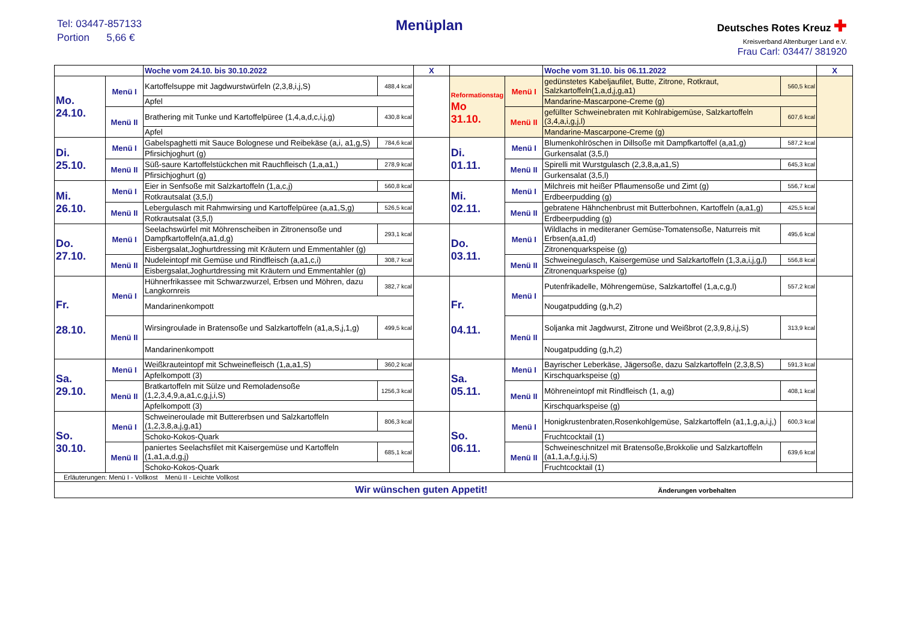Tel: 03447-857133
Portion 5,66 €
Menüplan
Deutsches Rotes Kreuz ✚
Kreisverband Altenburger Land e.V.
Frau Carl: 03447/ 381920
| | | Woche vom 24.10. bis 30.10.2022 | | X | | | Woche vom 31.10. bis 06.11.2022 | | X |
| Mo. 24.10. | Menü I | Kartoffelsuppe mit Jagdwurstwürfeln (2,3,8,i,j,S) | 488,4 kcal | | Reformationstag Mo 31.10. | Menü I | gedünstetes Kabeljaufilet, Butte, Zitrone, Rotkraut, Salzkartoffeln(1,a,d,j,g,a1) | 560,5 kcal | |
| | | Apfel | | | | | Mandarine-Mascarpone-Creme (g) | | |
| | Menü II | Brathering mit Tunke und Kartoffelpüree (1,4,a,d,c,i,j,g) | 430,8 kcal | | | Menü II | gefüllter Schweinebraten mit Kohlrabigemüse, Salzkartoffeln (3,4,a,i,g,j,l) | 607,6 kcal | |
| | | Apfel | | | | | Mandarine-Mascarpone-Creme (g) | | |
| Di. 25.10. | Menü I | Gabelspaghetti mit Sauce Bolognese und Reibekäse (a,i, a1,g,S) | 784,6 kcal | | Di. 01.11. | Menü I | Blumenkohlröschen in Dillsoße mit Dampfkartoffel (a,a1,g) | 587,2 kcal | |
| | | Pfirsichjoghurt (g) | | | | | Gurkensalat (3,5,l) | | |
| | Menü II | Süß-saure Kartoffelstückchen mit Rauchfleisch (1,a,a1,) | 278,9 kcal | | | Menü II | Spirelli mit Wurstgulasch (2,3,8,a,a1,S) | 645,3 kcal | |
| | | Pfirsichjoghurt (g) | | | | | Gurkensalat (3,5,l) | | |
| Mi. 26.10. | Menü I | Eier in Senfsoße mit Salzkartoffeln (1,a,c,j) | 560,8 kcal | | Mi. 02.11. | Menü I | Milchreis mit heißer Pflaumensoße und Zimt (g) | 556,7 kcal | |
| | | Rotkrautsalat (3,5,l) | | | | | Erdbeerpudding (g) | | |
| | Menü II | Lebergulasch mit Rahmwirsing und Kartoffelpüree (a,a1,S,g) | 526,5 kcal | | | Menü II | gebratene Hähnchenbrust mit Butterbohnen, Kartoffeln (a,a1,g) | 425,5 kcal | |
| | | Rotkrautsalat (3,5,l) | | | | | Erdbeerpudding (g) | | |
| Do. 27.10. | Menü I | Seelachswürfel mit Möhrenscheiben in Zitronensoße und Dampfkartoffeln(a,a1,d,g) | 293,1 kcal | | Do. 03.11. | Menü I | Wildlachs in mediteraner Gemüse-Tomatensoße, Naturreis mit Erbsen(a,a1,d) | 495,6 kcal | |
| | | Eisbergsalat,Joghurtdressing mit Kräutern und Emmentahler (g) | | | | | Zitronenquarkspeise (g) | | |
| | Menü II | Nudeleintopf mit Gemüse und Rindfleisch (a,a1,c,i) | 308,7 kcal | | | Menü II | Schweinegulasch, Kaisergemüse und Salzkartoffeln (1,3,a,i,j,g,l) | 556,8 kcal | |
| | | Eisbergsalat,Joghurtdressing mit Kräutern und Emmentahler (g) | | | | | Zitronenquarkspeise (g) | | |
| Fr. 28.10. | Menü I | Hühnerfrikassee mit Schwarzwurzel, Erbsen und Möhren, dazu Langkornreis | 382,7 kcal | | Fr. 04.11. | Menü I | Putenfrikadelle, Möhrengemüse, Salzkartoffel (1,a,c,g,l) | 557,2 kcal | |
| | | Mandarinenkompott | | | | | Nougatpudding (g,h,2) | | |
| | Menü II | Wirsingroulade in Bratensoße und Salzkartoffeln (a1,a,S,j,1,g) | 499,5 kcal | | | Menü II | Soljanka mit Jagdwurst, Zitrone und Weißbrot (2,3,9,8,i,j,S) | 313,9 kcal | |
| | | Mandarinenkompott | | | | | Nougatpudding (g,h,2) | | |
| Sa. 29.10. | Menü I | Weißkrauteintopf mit Schweinefleisch (1,a,a1,S) | 360,2 kcal | | Sa. 05.11. | Menü I | Bayrischer Leberkäse, Jägersoße, dazu Salzkartoffeln (2,3,8,S) | 591,3 kcal | |
| | | Apfelkompott (3) | | | | | Kirschquarkspeise (g) | | |
| | Menü II | Bratkartoffeln mit Sülze und Remoladensoße (1,2,3,4,9,a,a1,c,g,j,i,S) | 1256,3 kcal | | | Menü II | Möhreneintopf mit Rindfleisch (1, a,g) | 408,1 kcal | |
| | | Apfelkompott (3) | | | | | Kirschquarkspeise (g) | | |
| So. 30.10. | Menü I | Schweineroulade mit Buttererbsen und Salzkartoffeln (1,2,3,8,a,j,g,a1) | 806,3 kcal | | So. 06.11. | Menü I | Honigkrustenbraten,Rosenkohlgemüse, Salzkartoffeln (a1,1,g,a,i,j,) | 600,3 kcal | |
| | | Schoko-Kokos-Quark | | | | | Fruchtcocktail (1) | | |
| | Menü II | paniertes Seelachsfilet mit Kaisergemüse und Kartoffeln (1,a1,a,d,g,j) | 685,1 kcal | | | Menü II | Schweineschnitzel mit Bratensoße,Brokkolie und Salzkartoffeln (a1,1,a,f,g,i,j,S) | 639,6 kcal | |
| | | Schoko-Kokos-Quark | | | | | Fruchtcocktail (1) | | |
| Erläuterungen: Menü I - Vollkost Menü II - Leichte Vollkost | | | | | | | | | |
| Wir wünschen guten Appetit! Änderungen vorbehalten | | | | | | | | | |